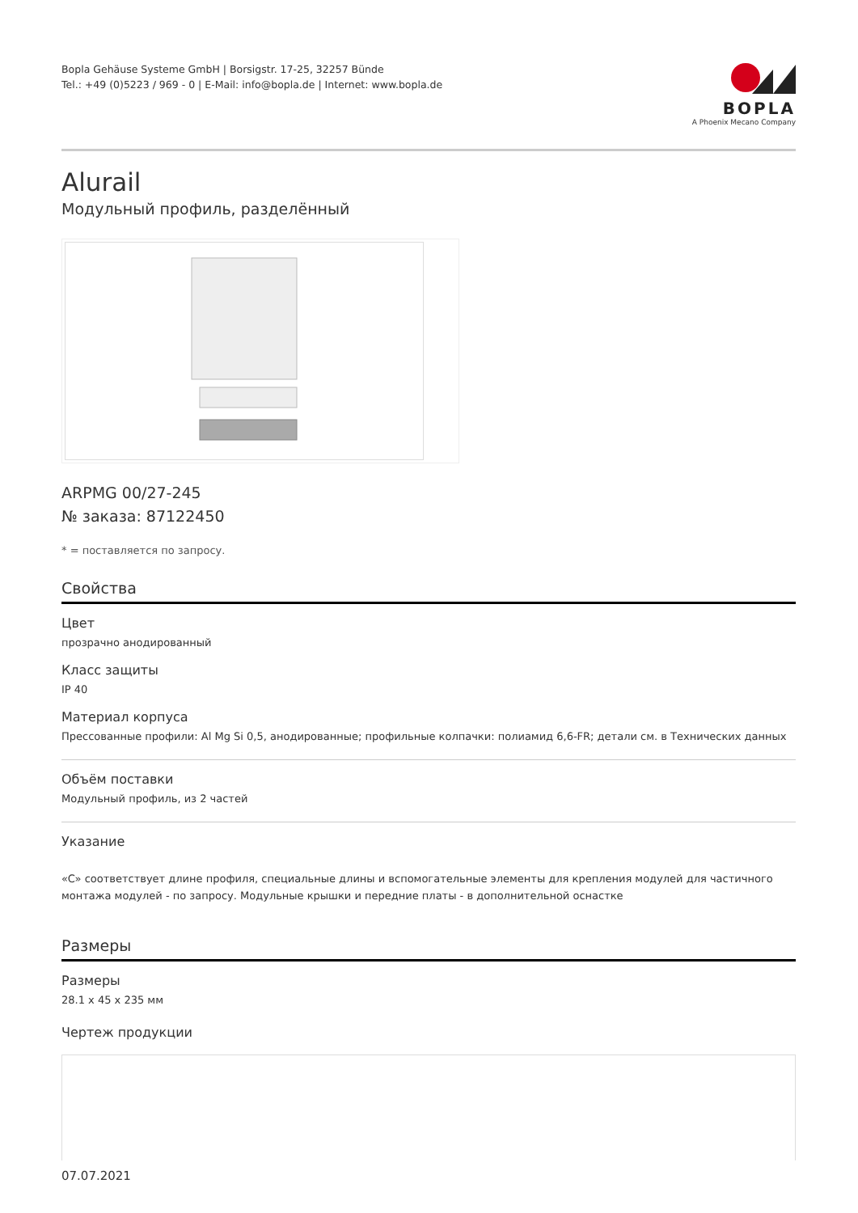Bopla Gehäuse Systeme GmbH | Borsigstr. 17-25, 32257 Bünde
Tel.: +49 (0)5223 / 969 - 0 | E-Mail: info@bopla.de | Internet: www.bopla.de
BOPLA
A Phoenix Mecano Company
Alurail
Модульный профиль, разделённый
ARPMG 00/27-245
№ заказа: 87122450
* = поставляется по запросу.
Свойства
Цвет
прозрачно анодированный
Класс защиты
IP 40
Материал корпуса
Прессованные профили: Al Mg Si 0,5, анодированные; профильные колпачки: полиамид 6,6-FR; детали см. в Технических данных
Объём поставки
Модульный профиль, из 2 частей
Указание
«C» соответствует длине профиля, специальные длины и вспомогательные элементы для крепления модулей для частичного монтажа модулей - по запросу. Модульные крышки и передние платы - в дополнительной оснастке
Размеры
Размеры
28.1 x 45 x 235 мм
Чертеж продукции
07.07.2021